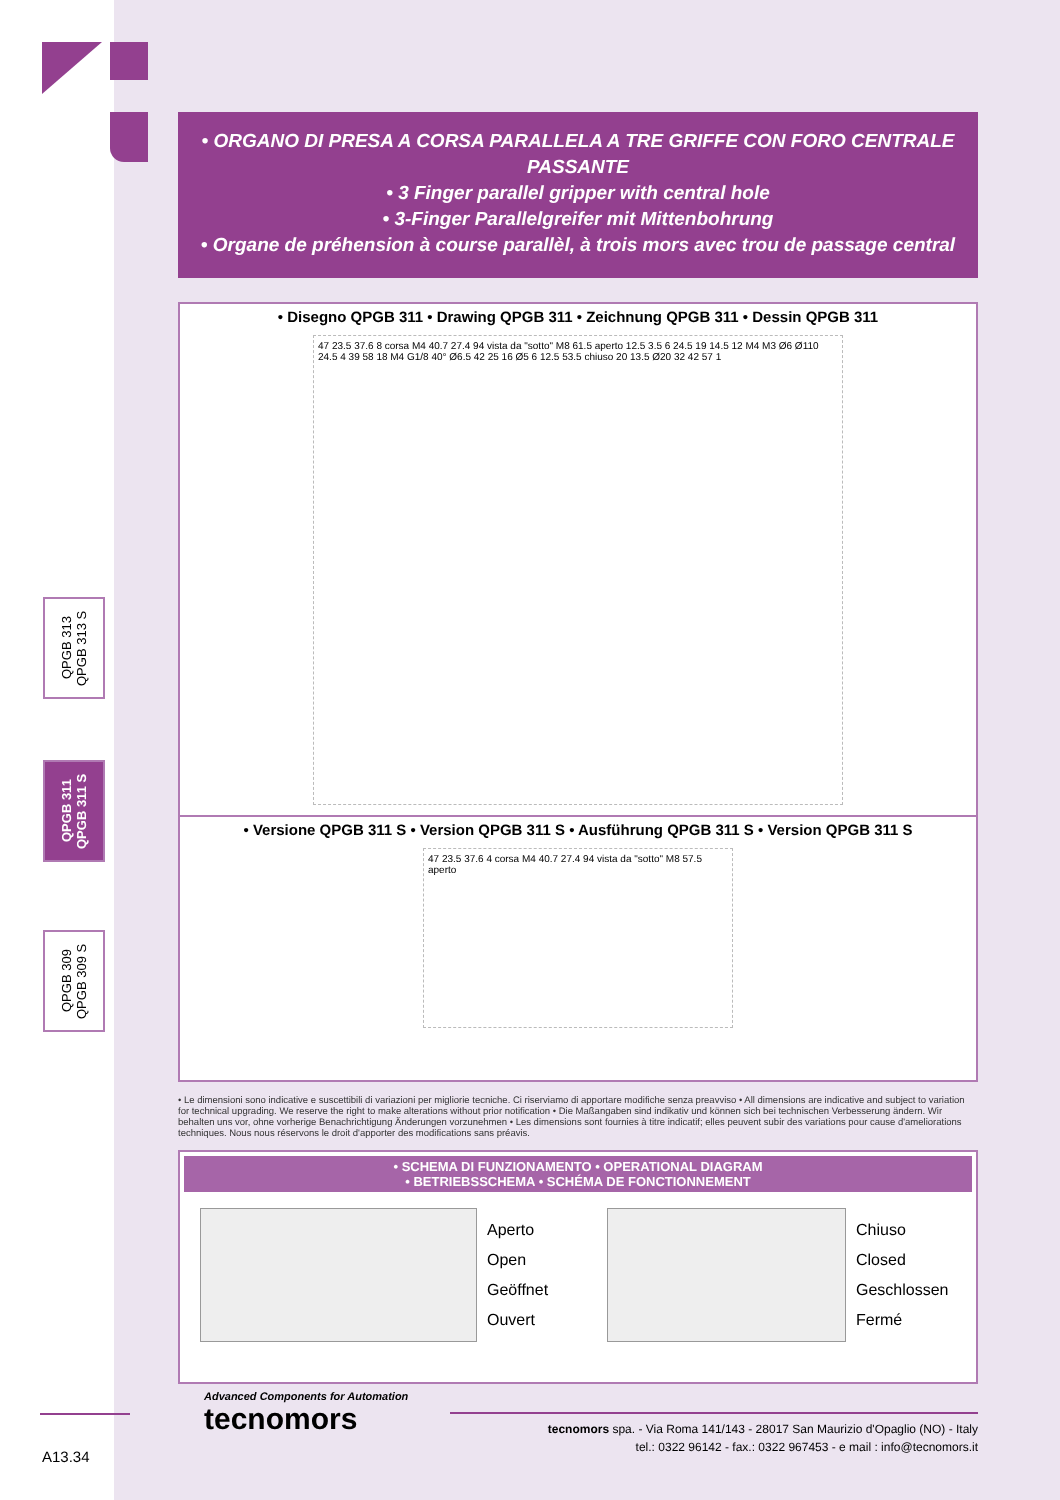QPGB 313
QPGB 313 S
QPGB 311
QPGB 311 S
QPGB 309
QPGB 309 S
• ORGANO DI PRESA A CORSA PARALLELA A TRE GRIFFE CON FORO CENTRALE PASSANTE
• 3 Finger parallel gripper with central hole
• 3-Finger Parallelgreifer mit Mittenbohrung
• Organe de préhension à course parallèl, à trois mors avec trou de passage central
• Disegno QPGB 311 • Drawing QPGB 311 • Zeichnung QPGB 311 • Dessin QPGB 311
47 23.5 37.6 8 corsa M4 40.7 27.4 94 vista da "sotto" M8 61.5 aperto 12.5 3.5 6 24.5 19 14.5 12 M4 M3 Ø6 Ø110 24.5 4 39 58 18 M4 G1/8 40° Ø6.5 42 25 16 Ø5 6 12.5 53.5 chiuso 20 13.5 Ø20 32 42 57 1
• Versione QPGB 311 S • Version QPGB 311 S • Ausführung QPGB 311 S • Version QPGB 311 S
47 23.5 37.6 4 corsa M4 40.7 27.4 94 vista da "sotto" M8 57.5 aperto
• Le dimensioni sono indicative e suscettibili di variazioni per migliorie tecniche. Ci riserviamo di apportare modifiche senza preavviso • All dimensions are indicative and subject to variation for technical upgrading. We reserve the right to make alterations without prior notification • Die Maßangaben sind indikativ und können sich bei technischen Verbesserung ändern. Wir behalten uns vor, ohne vorherige Benachrichtigung Änderungen vorzunehmen • Les dimensions sont fournies à titre indicatif; elles peuvent subir des variations pour cause d'ameliorations techniques. Nous nous réservons le droit d'apporter des modifications sans préavis.
• SCHEMA DI FUNZIONAMENTO • OPERATIONAL DIAGRAM
• BETRIEBSSCHEMA • SCHÉMA DE FONCTIONNEMENT
Aperto
Open
Geöffnet
Ouvert
Chiuso
Closed
Geschlossen
Fermé
Advanced Components for Automation
tecnomors
tecnomors spa. - Via Roma 141/143 - 28017 San Maurizio d'Opaglio (NO) - Italy
tel.: 0322 96142 - fax.: 0322 967453 - e mail : info@tecnomors.it
A13.34